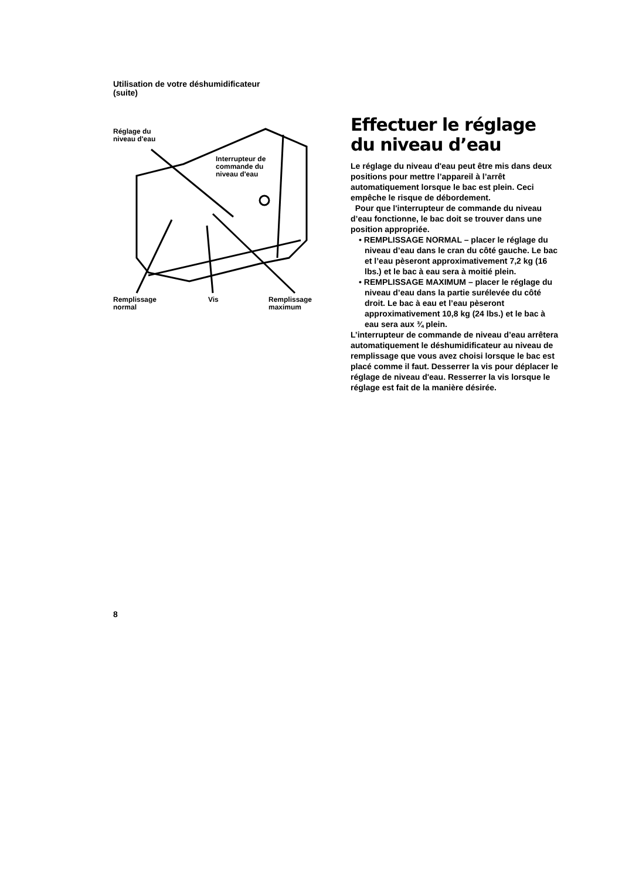Utilisation de votre déshumidificateur
(suite)
Réglage du
niveau d'eau
Interrupteur de
commande du
niveau d'eau
Remplissage
normal
Vis
Remplissage
maximum
Effectuer le réglage du niveau d’eau
Le réglage du niveau d'eau peut être mis dans deux positions pour mettre l’appareil à l’arrêt automatiquement lorsque le bac est plein. Ceci empêche le risque de débordement.
Pour que l'interrupteur de commande du niveau d’eau fonctionne, le bac doit se trouver dans une position appropriée.
• REMPLISSAGE NORMAL – placer le réglage du niveau d’eau dans le cran du côté gauche. Le bac et l’eau pèseront approximativement 7,2 kg (16 lbs.) et le bac à eau sera à moitié plein.
• REMPLISSAGE MAXIMUM – placer le réglage du niveau d’eau dans la partie surélevée du côté droit. Le bac à eau et l’eau pèseront approximativement 10,8 kg (24 lbs.) et le bac à eau sera aux ¾ plein.
L’interrupteur de commande de niveau d’eau arrêtera automatiquement le déshumidificateur au niveau de remplissage que vous avez choisi lorsque le bac est placé comme il faut. Desserrer la vis pour déplacer le réglage de niveau d'eau. Resserrer la vis lorsque le réglage est fait de la manière désirée.
8